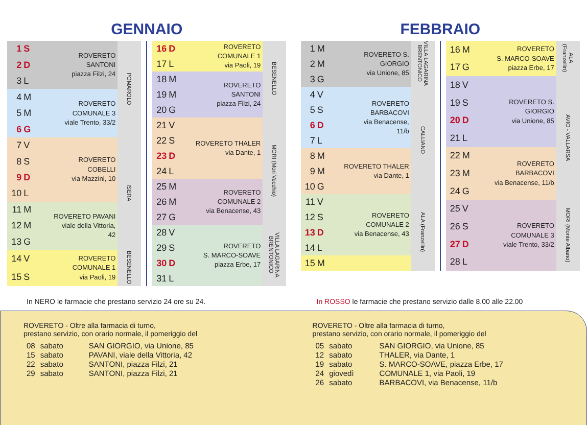GENNAIO
| 1 | S | ROVERETO SANTONI piazza Filzi, 24 | POMAROLO |
| 2 | D | | |
| 3 | L | | |
| 4 | M | ROVERETO COMUNALE 3 viale Trento, 33/2 | |
| 5 | M | | |
| 6 | G | | |
| 7 | V | ROVERETO COBELLI via Mazzini, 10 | ISERA |
| 8 | S | | |
| 9 | D | | |
| 10 | L | | |
| 11 | M | ROVERETO PAVANI viale della Vittoria, 42 | |
| 12 | M | | |
| 13 | G | | |
| 14 | V | ROVERETO COMUNALE 1 via Paoli, 19 | BESENELLO |
| 15 | S | | |
| 16 | D | ROVERETO COMUNALE 1 via Paoli, 19 | BESENELLO |
| 17 | L | | |
| 18 | M | ROVERETO SANTONI piazza Filzi, 24 | |
| 19 | M | | |
| 20 | G | | |
| 21 | V | ROVERETO THALER via Dante, 1 | MORI (Mori Vecchio) |
| 22 | S | | |
| 23 | D | | |
| 24 | L | | |
| 25 | M | ROVERETO COMUNALE 2 via Benacense, 43 | |
| 26 | M | | |
| 27 | G | | |
| 28 | V | ROVERETO S. MARCO-SOAVE piazza Erbe, 17 | VILLA LAGARINA BRENTONICO |
| 29 | S | | |
| 30 | D | | |
| 31 | L | | |
FEBBRAIO
| 1 | M | ROVERETO S. GIORGIO via Unione, 85 | VILLA LAGARINA BRENTONICO |
| 2 | M | | |
| 3 | G | | |
| 4 | V | ROVERETO BARBACOVI via Benacense, 11/b | CALLIANO |
| 5 | S | | |
| 6 | D | | |
| 7 | L | | |
| 8 | M | ROVERETO THALER via Dante, 1 | |
| 9 | M | | |
| 10 | G | | |
| 11 | V | ROVERETO COMUNALE 2 via Benacense, 43 | ALA (Franzellin) |
| 12 | S | | |
| 13 | D | | |
| 14 | L | | |
| 15 | M | | |
| 16 | M | ROVERETO S. MARCO-SOAVE piazza Erbe, 17 | ALA (Franzellin) |
| 17 | G | | |
| 18 | V | ROVERETO S. GIORGIO via Unione, 85 | AVIO - VALLARSA |
| 19 | S | | |
| 20 | D | | |
| 21 | L | | |
| 22 | M | ROVERETO BARBACOVI via Benacense, 11/b | |
| 23 | M | | |
| 24 | G | | |
| 25 | V | ROVERETO COMUNALE 3 viale Trento, 33/2 | MORI (Monte Albano) |
| 26 | S | | |
| 27 | D | | |
| 28 | L | | |
In NERO le farmacie che prestano servizio 24 ore su 24. In ROSSO le farmacie che prestano servizio dalle 8.00 alle 22.00
ROVERETO - Oltre alla farmacia di turno,
prestano servizio, con orario normale, il pomeriggio del
| 08 | sabato | SAN GIORGIO, via Unione, 85 |
| 15 | sabato | PAVANI, viale della Vittoria, 42 |
| 22 | sabato | SANTONI, piazza Filzi, 21 |
| 29 | sabato | SANTONI, piazza Filzi, 21 |
ROVERETO - Oltre alla farmacia di turno,
prestano servizio, con orario normale, il pomeriggio del
| 05 | sabato | SAN GIORGIO, via Unione, 85 |
| 12 | sabato | THALER, via Dante, 1 |
| 19 | sabato | S. MARCO-SOAVE, piazza Erbe, 17 |
| 24 | giovedì | COMUNALE 1, via Paoli, 19 |
| 26 | sabato | BARBACOVI, via Benacense, 11/b |